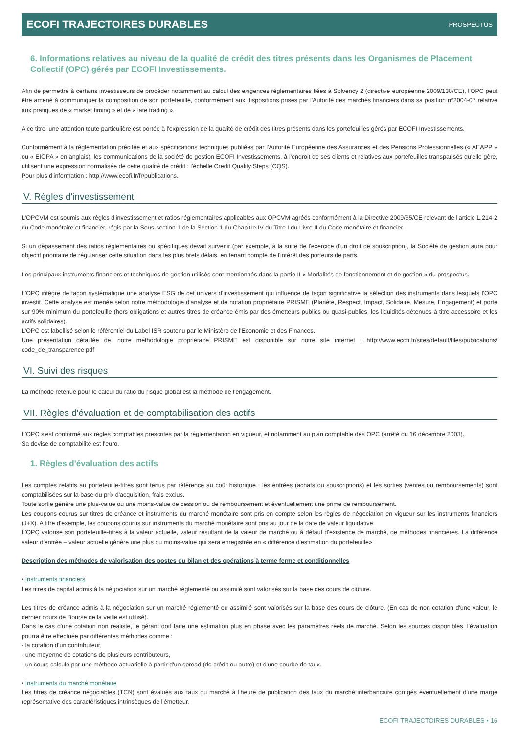ECOFI TRAJECTOIRES DURABLES PROSPECTUS
6. Informations relatives au niveau de la qualité de crédit des titres présents dans les Organismes de Placement Collectif (OPC) gérés par ECOFI Investissements.
Afin de permettre à certains investisseurs de procéder notamment au calcul des exigences réglementaires liées à Solvency 2 (directive européenne 2009/138/CE), l'OPC peut être amené à communiquer la composition de son portefeuille, conformément aux dispositions prises par l'Autorité des marchés financiers dans sa position n°2004-07 relative aux pratiques de « market timing » et de « late trading ».
A ce titre, une attention toute particulière est portée à l'expression de la qualité de crédit des titres présents dans les portefeuilles gérés par ECOFI Investissements.
Conformément à la réglementation précitée et aux spécifications techniques publiées par l'Autorité Européenne des Assurances et des Pensions Professionnelles (« AEAPP » ou « EIOPA » en anglais), les communications de la société de gestion ECOFI Investissements, à l'endroit de ses clients et relatives aux portefeuilles transparisés qu'elle gère, utilisent une expression normalisée de cette qualité de crédit : l'échelle Credit Quality Steps (CQS).
Pour plus d'information : http://www.ecofi.fr/fr/publications.
V. Règles d'investissement
L'OPCVM est soumis aux règles d'investissement et ratios réglementaires applicables aux OPCVM agréés conformément à la Directive 2009/65/CE relevant de l'article L.214-2 du Code monétaire et financier, régis par la Sous-section 1 de la Section 1 du Chapitre IV du Titre I du Livre II du Code monétaire et financier.
Si un dépassement des ratios réglementaires ou spécifiques devait survenir (par exemple, à la suite de l'exercice d'un droit de souscription), la Société de gestion aura pour objectif prioritaire de régulariser cette situation dans les plus brefs délais, en tenant compte de l'intérêt des porteurs de parts.
Les principaux instruments financiers et techniques de gestion utilisés sont mentionnés dans la partie II « Modalités de fonctionnement et de gestion » du prospectus.
L'OPC intègre de façon systématique une analyse ESG de cet univers d'investissement qui influence de façon significative la sélection des instruments dans lesquels l'OPC investit. Cette analyse est menée selon notre méthodologie d'analyse et de notation propriétaire PRISME (Planète, Respect, Impact, Solidaire, Mesure, Engagement) et porte sur 90% minimum du portefeuille (hors obligations et autres titres de créance émis par des émetteurs publics ou quasi-publics, les liquidités détenues à titre accessoire et les actifs solidaires).
L'OPC est labellisé selon le référentiel du Label ISR soutenu par le Ministère de l'Economie et des Finances.
Une présentation détaillée de, notre méthodologie propriétaire PRISME est disponible sur notre site internet : http://www.ecofi.fr/sites/default/files/publications/ code_de_transparence.pdf
VI. Suivi des risques
La méthode retenue pour le calcul du ratio du risque global est la méthode de l'engagement.
VII. Règles d'évaluation et de comptabilisation des actifs
L'OPC s'est conformé aux règles comptables prescrites par la réglementation en vigueur, et notamment au plan comptable des OPC (arrêté du 16 décembre 2003).
Sa devise de comptabilité est l'euro.
1. Règles d'évaluation des actifs
Les comptes relatifs au portefeuille-titres sont tenus par référence au coût historique : les entrées (achats ou souscriptions) et les sorties (ventes ou remboursements) sont comptabilisées sur la base du prix d'acquisition, frais exclus.
Toute sortie génère une plus-value ou une moins-value de cession ou de remboursement et éventuellement une prime de remboursement.
Les coupons courus sur titres de créance et instruments du marché monétaire sont pris en compte selon les règles de négociation en vigueur sur les instruments financiers (J+X). A titre d'exemple, les coupons courus sur instruments du marché monétaire sont pris au jour de la date de valeur liquidative.
L'OPC valorise son portefeuille-titres à la valeur actuelle, valeur résultant de la valeur de marché ou à défaut d'existence de marché, de méthodes financières. La différence valeur d'entrée – valeur actuelle génère une plus ou moins-value qui sera enregistrée en « différence d'estimation du portefeuille».
Description des méthodes de valorisation des postes du bilan et des opérations à terme ferme et conditionnelles
• Instruments financiers
Les titres de capital admis à la négociation sur un marché réglementé ou assimilé sont valorisés sur la base des cours de clôture.
Les titres de créance admis à la négociation sur un marché réglementé ou assimilé sont valorisés sur la base des cours de clôture. (En cas de non cotation d'une valeur, le dernier cours de Bourse de la veille est utilisé).
Dans le cas d'une cotation non réaliste, le gérant doit faire une estimation plus en phase avec les paramètres réels de marché. Selon les sources disponibles, l'évaluation pourra être effectuée par différentes méthodes comme :
- la cotation d'un contributeur,
- une moyenne de cotations de plusieurs contributeurs,
- un cours calculé par une méthode actuarielle à partir d'un spread (de crédit ou autre) et d'une courbe de taux.
• Instruments du marché monétaire
Les titres de créance négociables (TCN) sont évalués aux taux du marché à l'heure de publication des taux du marché interbancaire corrigés éventuellement d'une marge représentative des caractéristiques intrinsèques de l'émetteur.
ECOFI TRAJECTOIRES DURABLES • 16